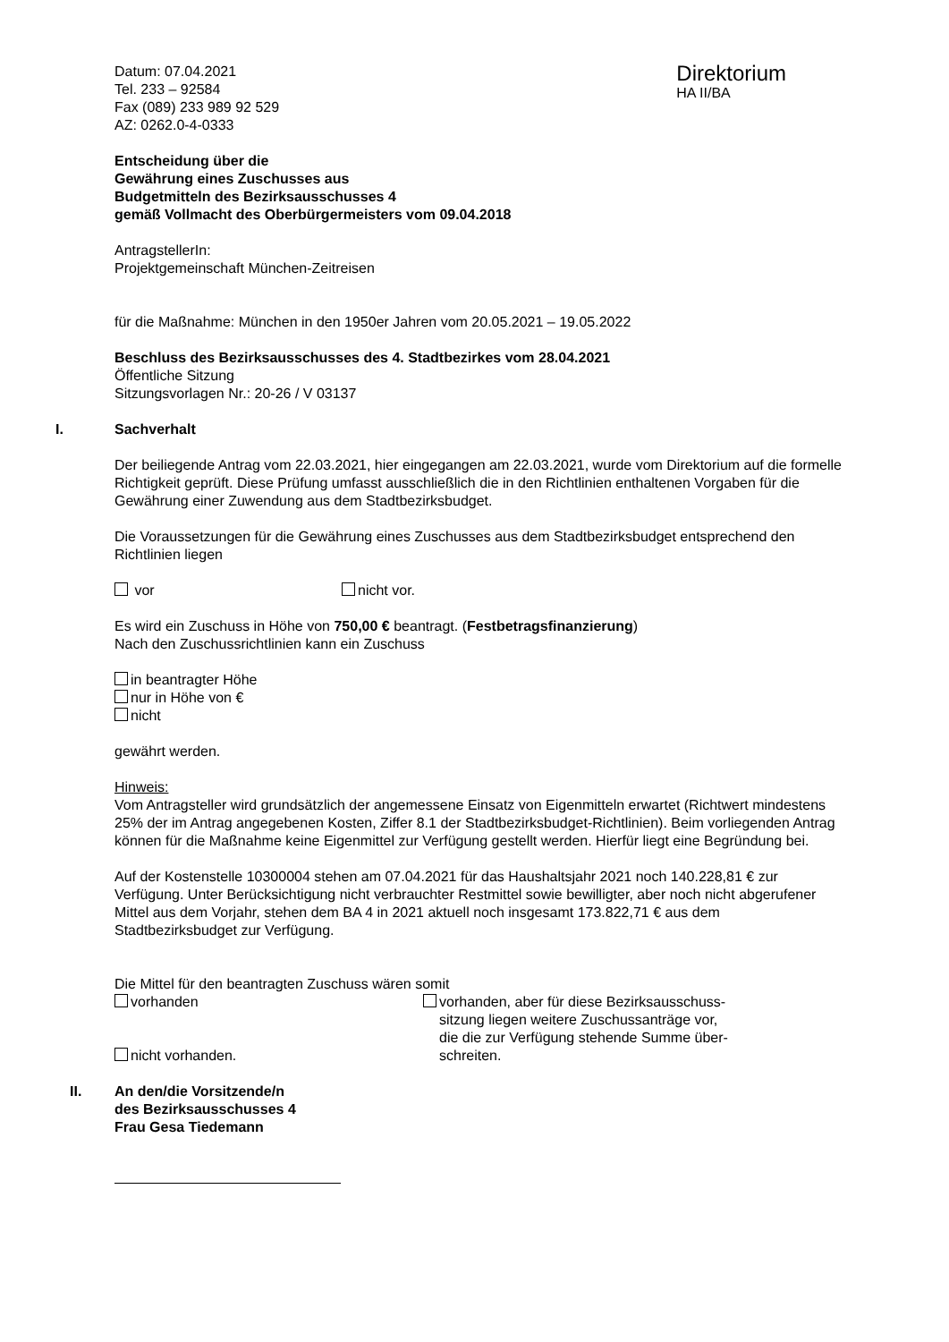Datum: 07.04.2021
Tel. 233 – 92584
Fax (089) 233 989 92 529
AZ: 0262.0-4-0333
Direktorium
HA II/BA
Entscheidung über die
Gewährung eines Zuschusses aus
Budgetmitteln des Bezirksausschusses 4
gemäß Vollmacht des Oberbürgermeisters vom 09.04.2018
AntragstellerIn:
Projektgemeinschaft München-Zeitreisen
für die Maßnahme: München in den 1950er Jahren vom 20.05.2021 – 19.05.2022
Beschluss des Bezirksausschusses des 4. Stadtbezirkes vom 28.04.2021
Öffentliche Sitzung
Sitzungsvorlagen Nr.: 20-26 / V 03137
I. Sachverhalt
Der beiliegende Antrag vom 22.03.2021, hier eingegangen am 22.03.2021, wurde vom Direktorium auf die formelle Richtigkeit geprüft. Diese Prüfung umfasst ausschließlich die in den Richtlinien enthaltenen Vorgaben für die Gewährung einer Zuwendung aus dem Stadtbezirksbudget.
Die Voraussetzungen für die Gewährung eines Zuschusses aus dem Stadtbezirksbudget entsprechend den Richtlinien liegen
vor nicht vor.
Es wird ein Zuschuss in Höhe von 750,00 € beantragt. (Festbetragsfinanzierung)
Nach den Zuschussrichtlinien kann ein Zuschuss
in beantragter Höhe
nur in Höhe von €
nicht
gewährt werden.
Hinweis:
Vom Antragsteller wird grundsätzlich der angemessene Einsatz von Eigenmitteln erwartet (Richtwert mindestens 25% der im Antrag angegebenen Kosten, Ziffer 8.1 der Stadtbezirksbudget-Richtlinien). Beim vorliegenden Antrag können für die Maßnahme keine Eigenmittel zur Verfügung gestellt werden. Hierfür liegt eine Begründung bei.
Auf der Kostenstelle 10300004 stehen am 07.04.2021 für das Haushaltsjahr 2021 noch 140.228,81 € zur Verfügung. Unter Berücksichtigung nicht verbrauchter Restmittel sowie bewilligter, aber noch nicht abgerufener Mittel aus dem Vorjahr, stehen dem BA 4 in 2021 aktuell noch insgesamt 173.822,71 € aus dem Stadtbezirksbudget zur Verfügung.
Die Mittel für den beantragten Zuschuss wären somit
vorhanden
nicht vorhanden.
vorhanden, aber für diese Bezirksausschuss-
sitzung liegen weitere Zuschussanträge vor,
die die zur Verfügung stehende Summe über-
schreiten.
II. An den/die Vorsitzende/n
des Bezirksausschusses 4
Frau Gesa Tiedemann